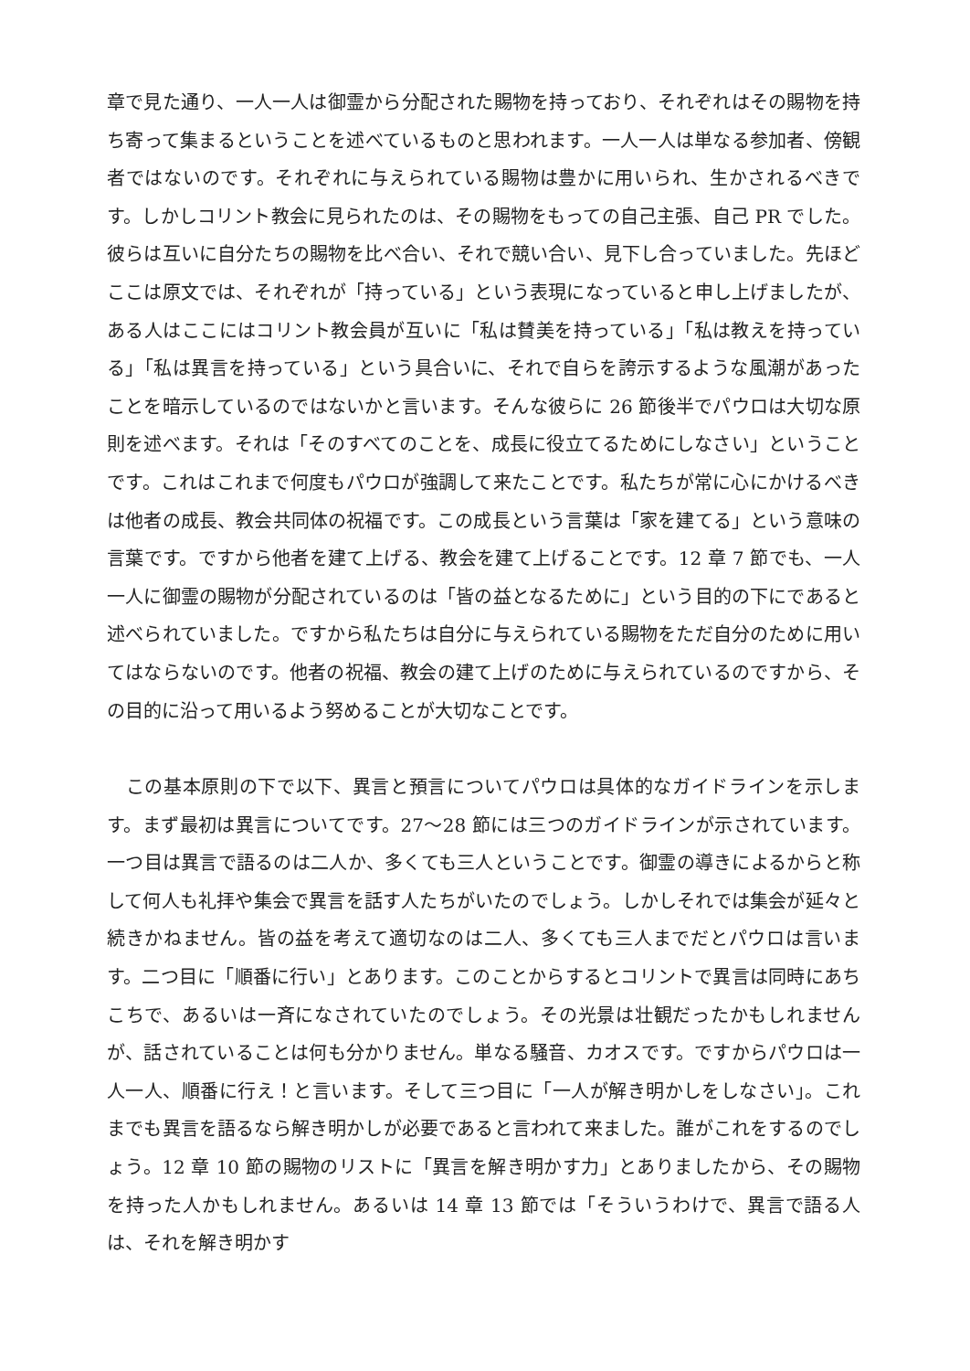章で見た通り、一人一人は御霊から分配された賜物を持っており、それぞれはその賜物を持ち寄って集まるということを述べているものと思われます。一人一人は単なる参加者、傍観者ではないのです。それぞれに与えられている賜物は豊かに用いられ、生かされるべきです。しかしコリント教会に見られたのは、その賜物をもっての自己主張、自己 PR でした。彼らは互いに自分たちの賜物を比べ合い、それで競い合い、見下し合っていました。先ほどここは原文では、それぞれが「持っている」という表現になっていると申し上げましたが、ある人はここにはコリント教会員が互いに「私は賛美を持っている」「私は教えを持っている」「私は異言を持っている」という具合いに、それで自らを誇示するような風潮があったことを暗示しているのではないかと言います。そんな彼らに 26 節後半でパウロは大切な原則を述べます。それは「そのすべてのことを、成長に役立てるためにしなさい」ということです。これはこれまで何度もパウロが強調して来たことです。私たちが常に心にかけるべきは他者の成長、教会共同体の祝福です。この成長という言葉は「家を建てる」という意味の言葉です。ですから他者を建て上げる、教会を建て上げることです。12 章 7 節でも、一人一人に御霊の賜物が分配されているのは「皆の益となるために」という目的の下にであると述べられていました。ですから私たちは自分に与えられている賜物をただ自分のために用いてはならないのです。他者の祝福、教会の建て上げのために与えられているのですから、その目的に沿って用いるよう努めることが大切なことです。
　この基本原則の下で以下、異言と預言についてパウロは具体的なガイドラインを示します。まず最初は異言についてです。27～28 節には三つのガイドラインが示されています。一つ目は異言で語るのは二人か、多くても三人ということです。御霊の導きによるからと称して何人も礼拝や集会で異言を話す人たちがいたのでしょう。しかしそれでは集会が延々と続きかねません。皆の益を考えて適切なのは二人、多くても三人までだとパウロは言います。二つ目に「順番に行い」とあります。このことからするとコリントで異言は同時にあちこちで、あるいは一斉になされていたのでしょう。その光景は壮観だったかもしれませんが、話されていることは何も分かりません。単なる騒音、カオスです。ですからパウロは一人一人、順番に行え！と言います。そして三つ目に「一人が解き明かしをしなさい」。これまでも異言を語るなら解き明かしが必要であると言われて来ました。誰がこれをするのでしょう。12 章 10 節の賜物のリストに「異言を解き明かす力」とありましたから、その賜物を持った人かもしれません。あるいは 14 章 13 節では「そういうわけで、異言で語る人は、それを解き明かす